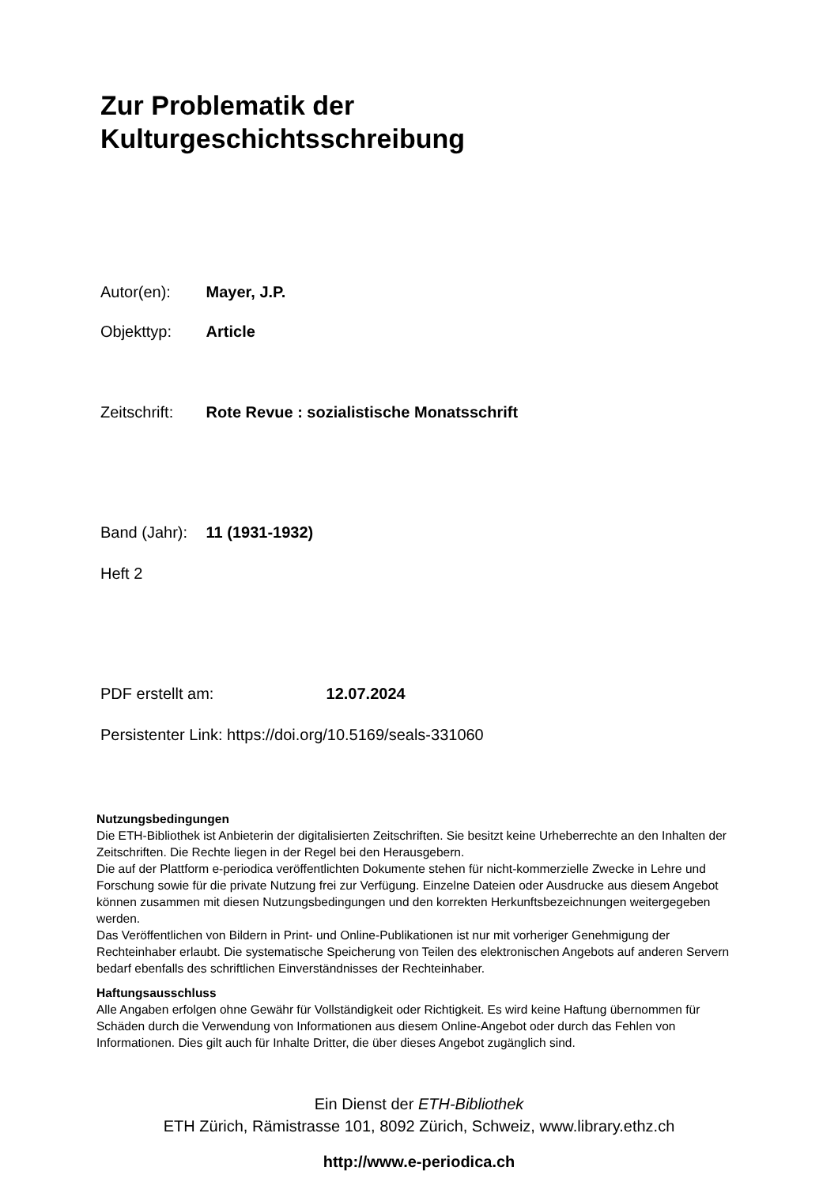Zur Problematik der
Kulturgeschichtsschreibung
Autor(en): Mayer, J.P.
Objekttyp: Article
Zeitschrift: Rote Revue : sozialistische Monatsschrift
Band (Jahr): 11 (1931-1932)
Heft 2
PDF erstellt am: 12.07.2024
Persistenter Link: https://doi.org/10.5169/seals-331060
Nutzungsbedingungen
Die ETH-Bibliothek ist Anbieterin der digitalisierten Zeitschriften. Sie besitzt keine Urheberrechte an den Inhalten der Zeitschriften. Die Rechte liegen in der Regel bei den Herausgebern.
Die auf der Plattform e-periodica veröffentlichten Dokumente stehen für nicht-kommerzielle Zwecke in Lehre und Forschung sowie für die private Nutzung frei zur Verfügung. Einzelne Dateien oder Ausdrucke aus diesem Angebot können zusammen mit diesen Nutzungsbedingungen und den korrekten Herkunftsbezeichnungen weitergegeben werden.
Das Veröffentlichen von Bildern in Print- und Online-Publikationen ist nur mit vorheriger Genehmigung der Rechteinhaber erlaubt. Die systematische Speicherung von Teilen des elektronischen Angebots auf anderen Servern bedarf ebenfalls des schriftlichen Einverständnisses der Rechteinhaber.
Haftungsausschluss
Alle Angaben erfolgen ohne Gewähr für Vollständigkeit oder Richtigkeit. Es wird keine Haftung übernommen für Schäden durch die Verwendung von Informationen aus diesem Online-Angebot oder durch das Fehlen von Informationen. Dies gilt auch für Inhalte Dritter, die über dieses Angebot zugänglich sind.
Ein Dienst der ETH-Bibliothek
ETH Zürich, Rämistrasse 101, 8092 Zürich, Schweiz, www.library.ethz.ch
http://www.e-periodica.ch